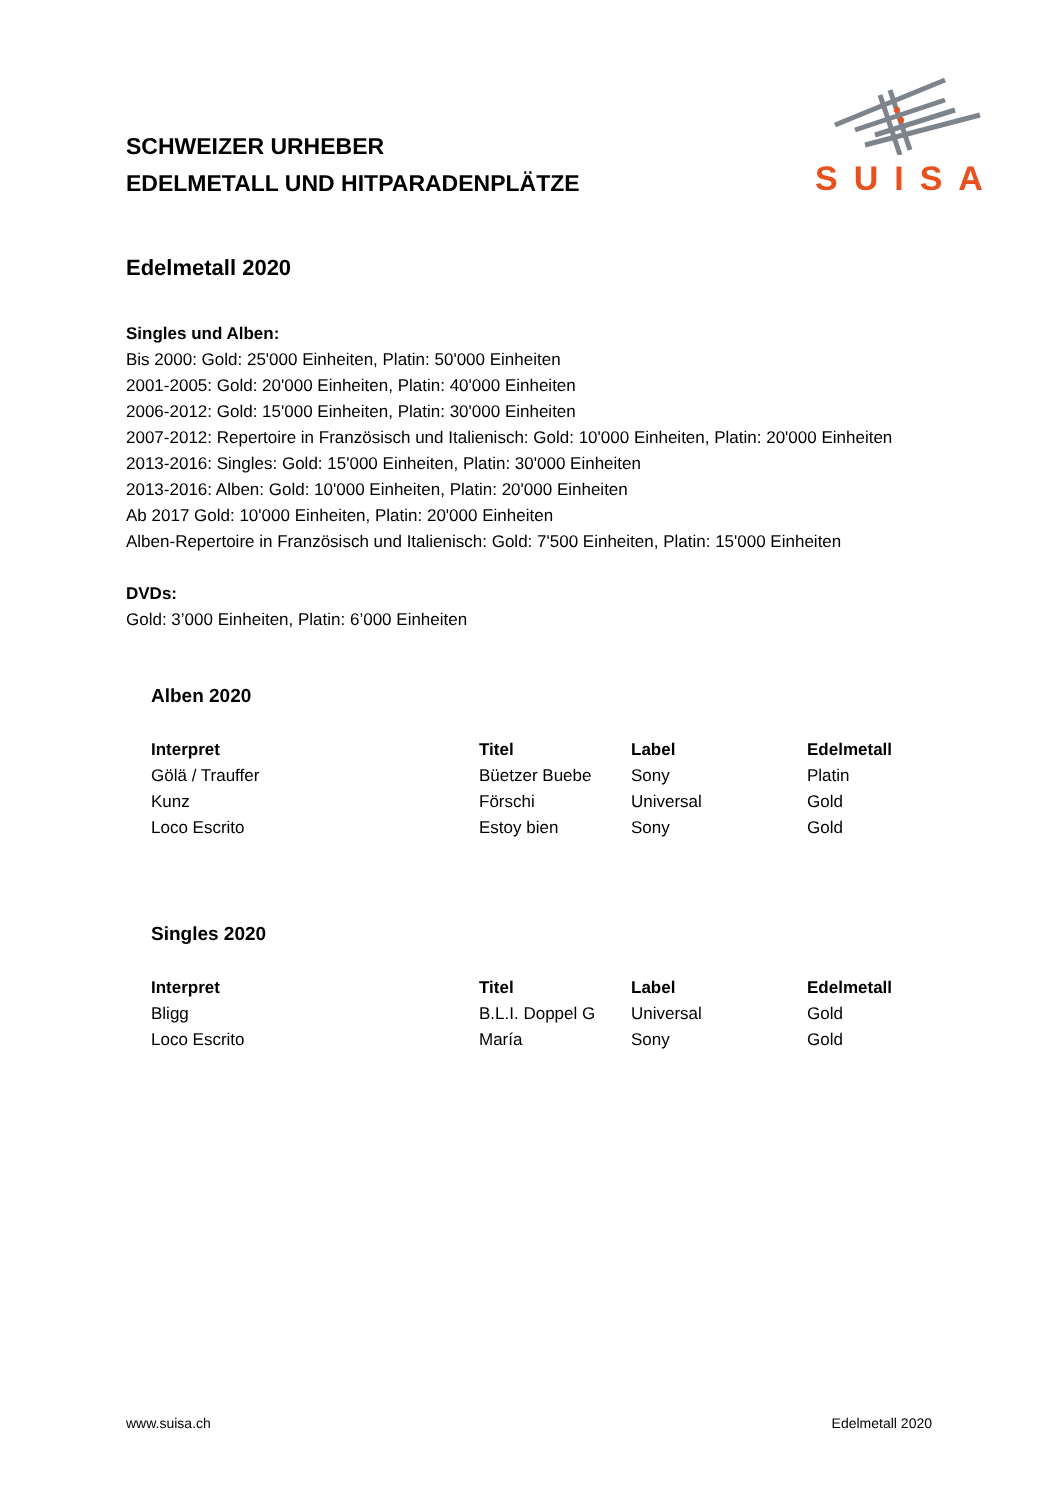SCHWEIZER URHEBER
EDELMETALL UND HITPARADENPLÄTZE
SUISA
Edelmetall 2020
Singles und Alben:
Bis 2000: Gold: 25'000 Einheiten, Platin: 50'000 Einheiten
2001-2005: Gold: 20'000 Einheiten, Platin: 40'000 Einheiten
2006-2012: Gold: 15'000 Einheiten, Platin: 30'000 Einheiten
2007-2012: Repertoire in Französisch und Italienisch: Gold: 10'000 Einheiten, Platin: 20'000 Einheiten
2013-2016: Singles: Gold: 15'000 Einheiten, Platin: 30'000 Einheiten
2013-2016: Alben: Gold: 10'000 Einheiten, Platin: 20'000 Einheiten
Ab 2017 Gold: 10'000 Einheiten, Platin: 20'000 Einheiten
Alben-Repertoire in Französisch und Italienisch: Gold: 7'500 Einheiten, Platin: 15'000 Einheiten
DVDs:
Gold: 3’000 Einheiten, Platin: 6’000 Einheiten
Alben 2020
| Interpret | Titel | Label | Edelmetall |
| --- | --- | --- | --- |
| Gölä / Trauffer | Büetzer Buebe | Sony | Platin |
| Kunz | Förschi | Universal | Gold |
| Loco Escrito | Estoy bien | Sony | Gold |
Singles 2020
| Interpret | Titel | Label | Edelmetall |
| --- | --- | --- | --- |
| Bligg | B.L.I. Doppel G | Universal | Gold |
| Loco Escrito | María | Sony | Gold |
www.suisa.ch Edelmetall 2020